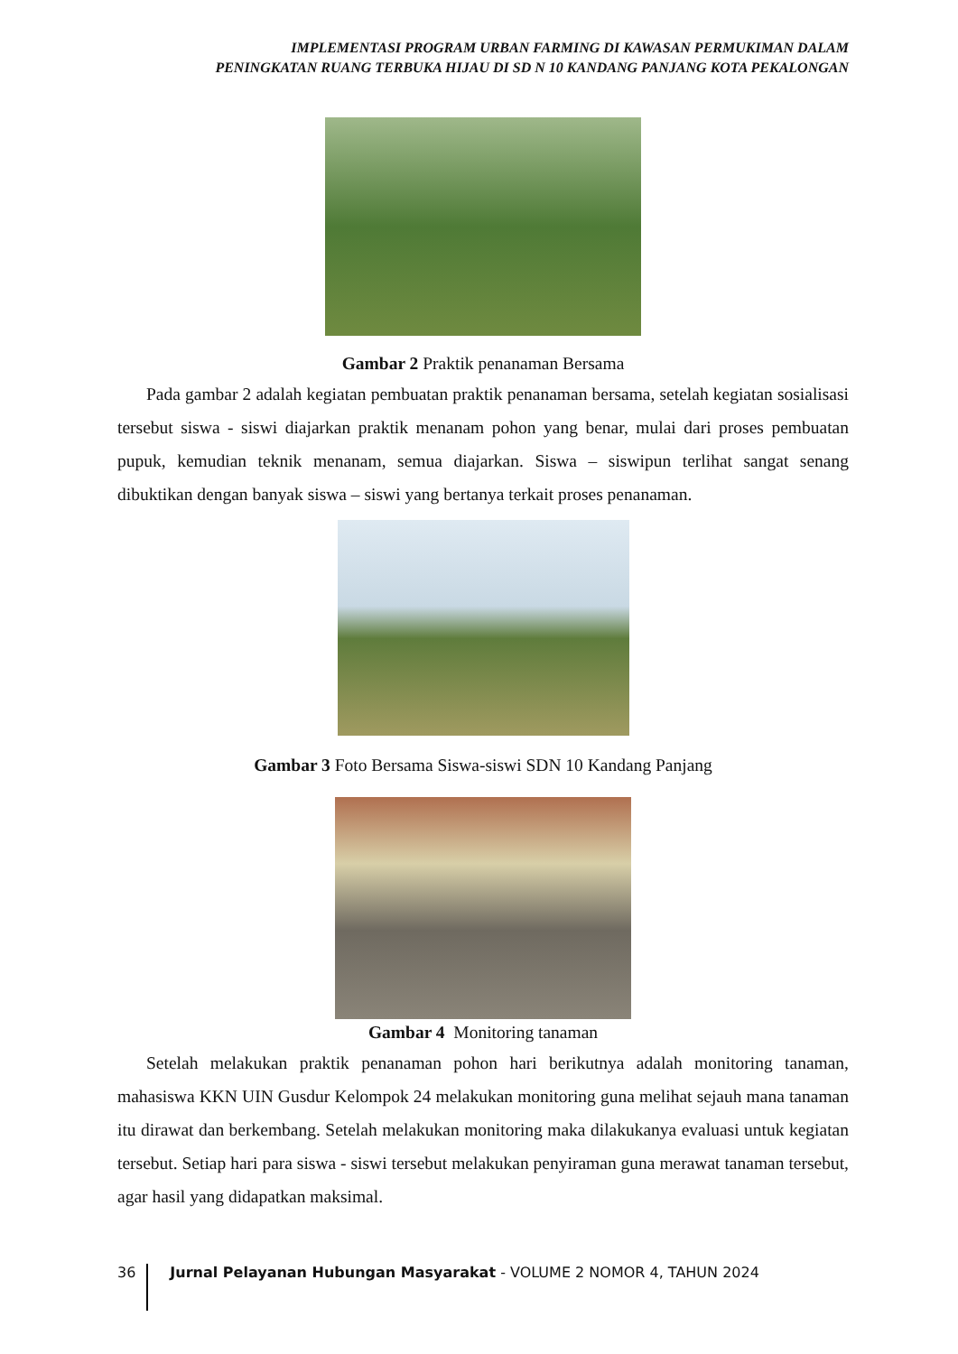IMPLEMENTASI PROGRAM URBAN FARMING DI KAWASAN PERMUKIMAN DALAM
PENINGKATAN RUANG TERBUKA HIJAU DI SD N 10 KANDANG PANJANG KOTA PEKALONGAN
Gambar 2 Praktik penanaman Bersama
Pada gambar 2 adalah kegiatan pembuatan praktik penanaman bersama, setelah kegiatan sosialisasi tersebut siswa - siswi diajarkan praktik menanam pohon yang benar, mulai dari proses pembuatan pupuk, kemudian teknik menanam, semua diajarkan. Siswa – siswipun terlihat sangat senang dibuktikan dengan banyak siswa – siswi yang bertanya terkait proses penanaman.
Gambar 3 Foto Bersama Siswa-siswi SDN 10 Kandang Panjang
Gambar 4 Monitoring tanaman
Setelah melakukan praktik penanaman pohon hari berikutnya adalah monitoring tanaman, mahasiswa KKN UIN Gusdur Kelompok 24 melakukan monitoring guna melihat sejauh mana tanaman itu dirawat dan berkembang. Setelah melakukan monitoring maka dilakukanya evaluasi untuk kegiatan tersebut. Setiap hari para siswa - siswi tersebut melakukan penyiraman guna merawat tanaman tersebut, agar hasil yang didapatkan maksimal.
36 Jurnal Pelayanan Hubungan Masyarakat - VOLUME 2 NOMOR 4, TAHUN 2024